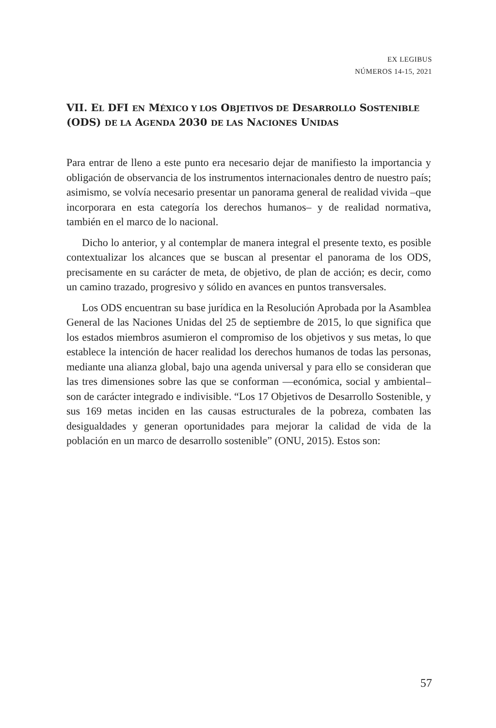EX LEGIBUS
NÚMEROS 14-15, 2021
VII. EL DFI EN MÉXICO Y LOS OBJETIVOS DE DESARROLLO SOSTENIBLE (ODS) DE LA AGENDA 2030 DE LAS NACIONES UNIDAS
Para entrar de lleno a este punto era necesario dejar de manifiesto la importancia y obligación de observancia de los instrumentos internacionales dentro de nuestro país; asimismo, se volvía necesario presentar un panorama general de realidad vivida –que incorporara en esta categoría los derechos humanos– y de realidad normativa, también en el marco de lo nacional.
Dicho lo anterior, y al contemplar de manera integral el presente texto, es posible contextualizar los alcances que se buscan al presentar el panorama de los ODS, precisamente en su carácter de meta, de objetivo, de plan de acción; es decir, como un camino trazado, progresivo y sólido en avances en puntos transversales.
Los ODS encuentran su base jurídica en la Resolución Aprobada por la Asamblea General de las Naciones Unidas del 25 de septiembre de 2015, lo que significa que los estados miembros asumieron el compromiso de los objetivos y sus metas, lo que establece la intención de hacer realidad los derechos humanos de todas las personas, mediante una alianza global, bajo una agenda universal y para ello se consideran que las tres dimensiones sobre las que se conforman —económica, social y ambiental– son de carácter integrado e indivisible. “Los 17 Objetivos de Desarrollo Sostenible, y sus 169 metas inciden en las causas estructurales de la pobreza, combaten las desigualdades y generan oportunidades para mejorar la calidad de vida de la población en un marco de desarrollo sostenible” (ONU, 2015). Estos son:
57